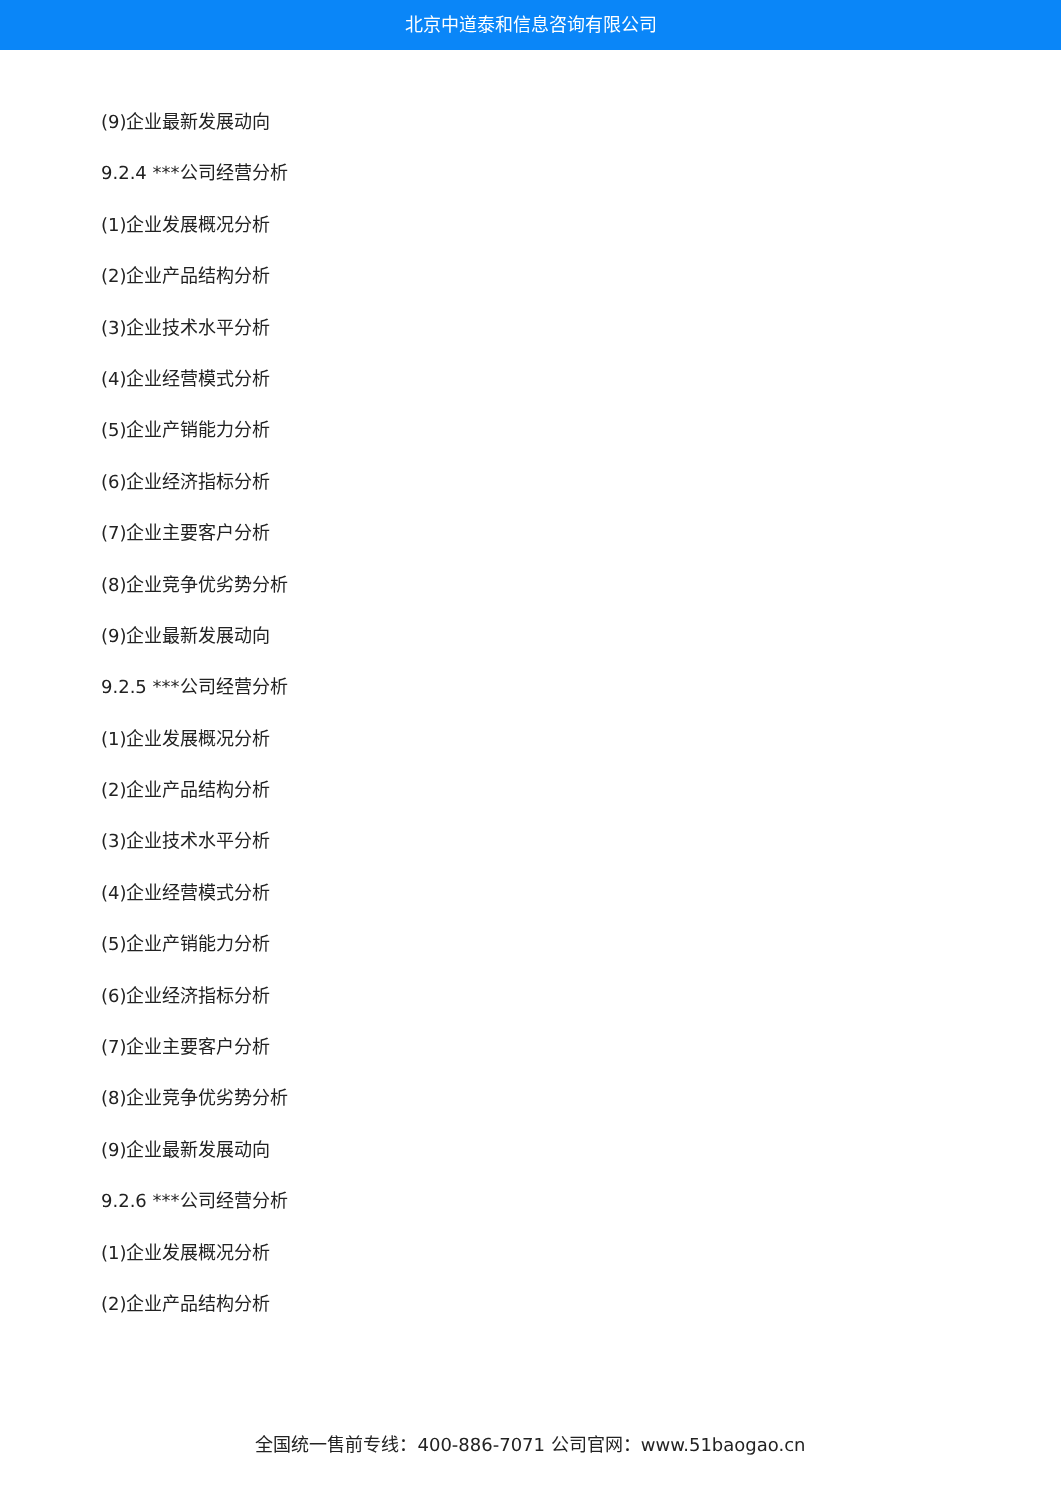北京中道泰和信息咨询有限公司
(9)企业最新发展动向
9.2.4 ***公司经营分析
(1)企业发展概况分析
(2)企业产品结构分析
(3)企业技术水平分析
(4)企业经营模式分析
(5)企业产销能力分析
(6)企业经济指标分析
(7)企业主要客户分析
(8)企业竞争优劣势分析
(9)企业最新发展动向
9.2.5 ***公司经营分析
(1)企业发展概况分析
(2)企业产品结构分析
(3)企业技术水平分析
(4)企业经营模式分析
(5)企业产销能力分析
(6)企业经济指标分析
(7)企业主要客户分析
(8)企业竞争优劣势分析
(9)企业最新发展动向
9.2.6 ***公司经营分析
(1)企业发展概况分析
(2)企业产品结构分析
全国统一售前专线：400-886-7071 公司官网：www.51baogao.cn